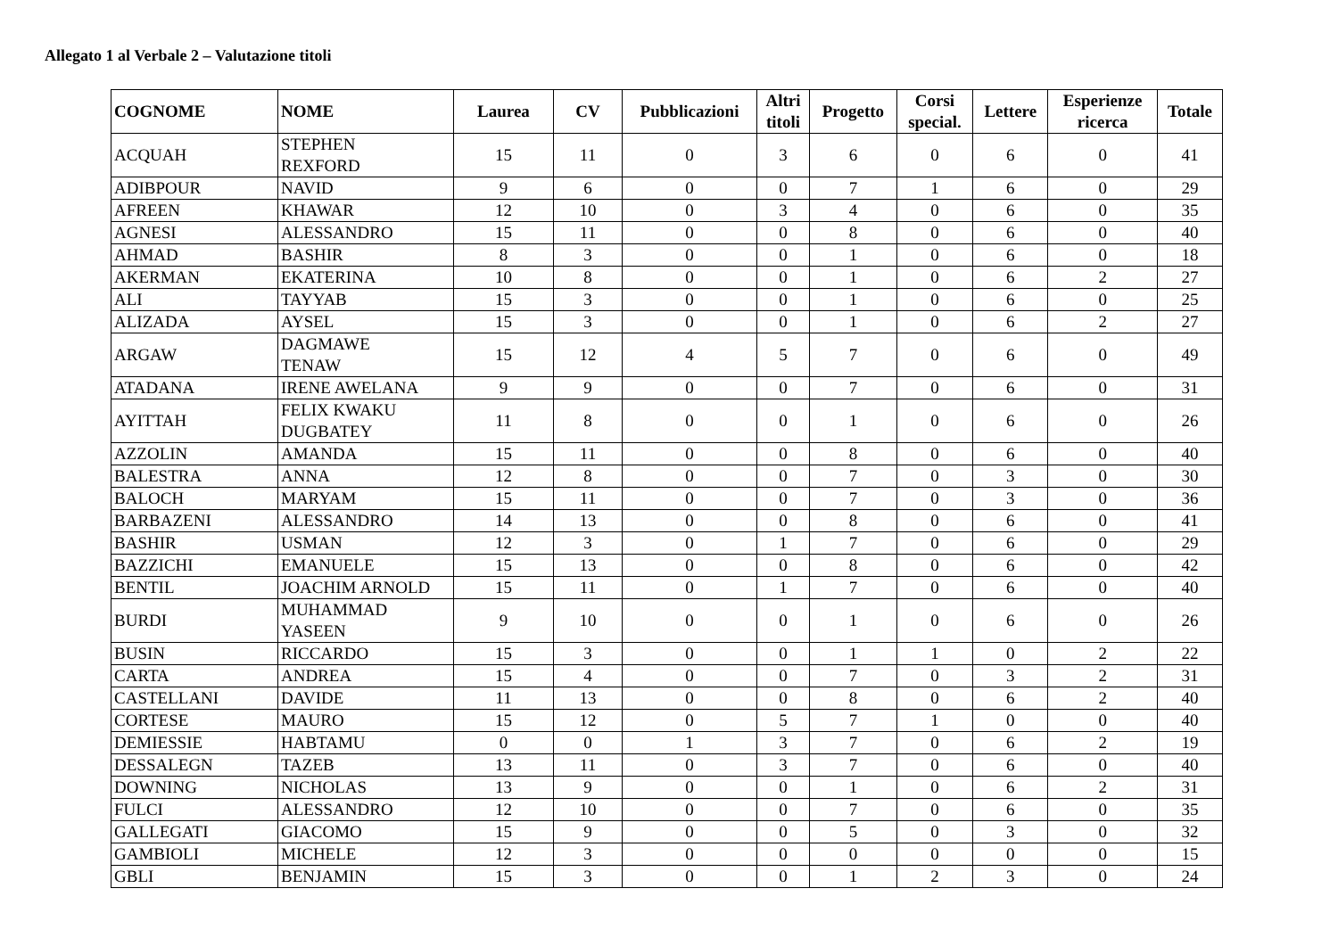Allegato 1 al Verbale 2 – Valutazione titoli
| COGNOME | NOME | Laurea | CV | Pubblicazioni | Altri titoli | Progetto | Corsi special. | Lettere | Esperienze ricerca | Totale |
| --- | --- | --- | --- | --- | --- | --- | --- | --- | --- | --- |
| ACQUAH | STEPHEN REXFORD | 15 | 11 | 0 | 3 | 6 | 0 | 6 | 0 | 41 |
| ADIBPOUR | NAVID | 9 | 6 | 0 | 0 | 7 | 1 | 6 | 0 | 29 |
| AFREEN | KHAWAR | 12 | 10 | 0 | 3 | 4 | 0 | 6 | 0 | 35 |
| AGNESI | ALESSANDRO | 15 | 11 | 0 | 0 | 8 | 0 | 6 | 0 | 40 |
| AHMAD | BASHIR | 8 | 3 | 0 | 0 | 1 | 0 | 6 | 0 | 18 |
| AKERMAN | EKATERINA | 10 | 8 | 0 | 0 | 1 | 0 | 6 | 2 | 27 |
| ALI | TAYYAB | 15 | 3 | 0 | 0 | 1 | 0 | 6 | 0 | 25 |
| ALIZADA | AYSEL | 15 | 3 | 0 | 0 | 1 | 0 | 6 | 2 | 27 |
| ARGAW | DAGMAWE TENAW | 15 | 12 | 4 | 5 | 7 | 0 | 6 | 0 | 49 |
| ATADANA | IRENE AWELANA | 9 | 9 | 0 | 0 | 7 | 0 | 6 | 0 | 31 |
| AYITTAH | FELIX KWAKU DUGBATEY | 11 | 8 | 0 | 0 | 1 | 0 | 6 | 0 | 26 |
| AZZOLIN | AMANDA | 15 | 11 | 0 | 0 | 8 | 0 | 6 | 0 | 40 |
| BALESTRA | ANNA | 12 | 8 | 0 | 0 | 7 | 0 | 3 | 0 | 30 |
| BALOCH | MARYAM | 15 | 11 | 0 | 0 | 7 | 0 | 3 | 0 | 36 |
| BARBAZENI | ALESSANDRO | 14 | 13 | 0 | 0 | 8 | 0 | 6 | 0 | 41 |
| BASHIR | USMAN | 12 | 3 | 0 | 1 | 7 | 0 | 6 | 0 | 29 |
| BAZZICHI | EMANUELE | 15 | 13 | 0 | 0 | 8 | 0 | 6 | 0 | 42 |
| BENTIL | JOACHIM ARNOLD | 15 | 11 | 0 | 1 | 7 | 0 | 6 | 0 | 40 |
| BURDI | MUHAMMAD YASEEN | 9 | 10 | 0 | 0 | 1 | 0 | 6 | 0 | 26 |
| BUSIN | RICCARDO | 15 | 3 | 0 | 0 | 1 | 1 | 0 | 2 | 22 |
| CARTA | ANDREA | 15 | 4 | 0 | 0 | 7 | 0 | 3 | 2 | 31 |
| CASTELLANI | DAVIDE | 11 | 13 | 0 | 0 | 8 | 0 | 6 | 2 | 40 |
| CORTESE | MAURO | 15 | 12 | 0 | 5 | 7 | 1 | 0 | 0 | 40 |
| DEMIESSIE | HABTAMU | 0 | 0 | 1 | 3 | 7 | 0 | 6 | 2 | 19 |
| DESSALEGN | TAZEB | 13 | 11 | 0 | 3 | 7 | 0 | 6 | 0 | 40 |
| DOWNING | NICHOLAS | 13 | 9 | 0 | 0 | 1 | 0 | 6 | 2 | 31 |
| FULCI | ALESSANDRO | 12 | 10 | 0 | 0 | 7 | 0 | 6 | 0 | 35 |
| GALLEGATI | GIACOMO | 15 | 9 | 0 | 0 | 5 | 0 | 3 | 0 | 32 |
| GAMBIOLI | MICHELE | 12 | 3 | 0 | 0 | 0 | 0 | 0 | 0 | 15 |
| GBLI | BENJAMIN | 15 | 3 | 0 | 0 | 1 | 2 | 3 | 0 | 24 |